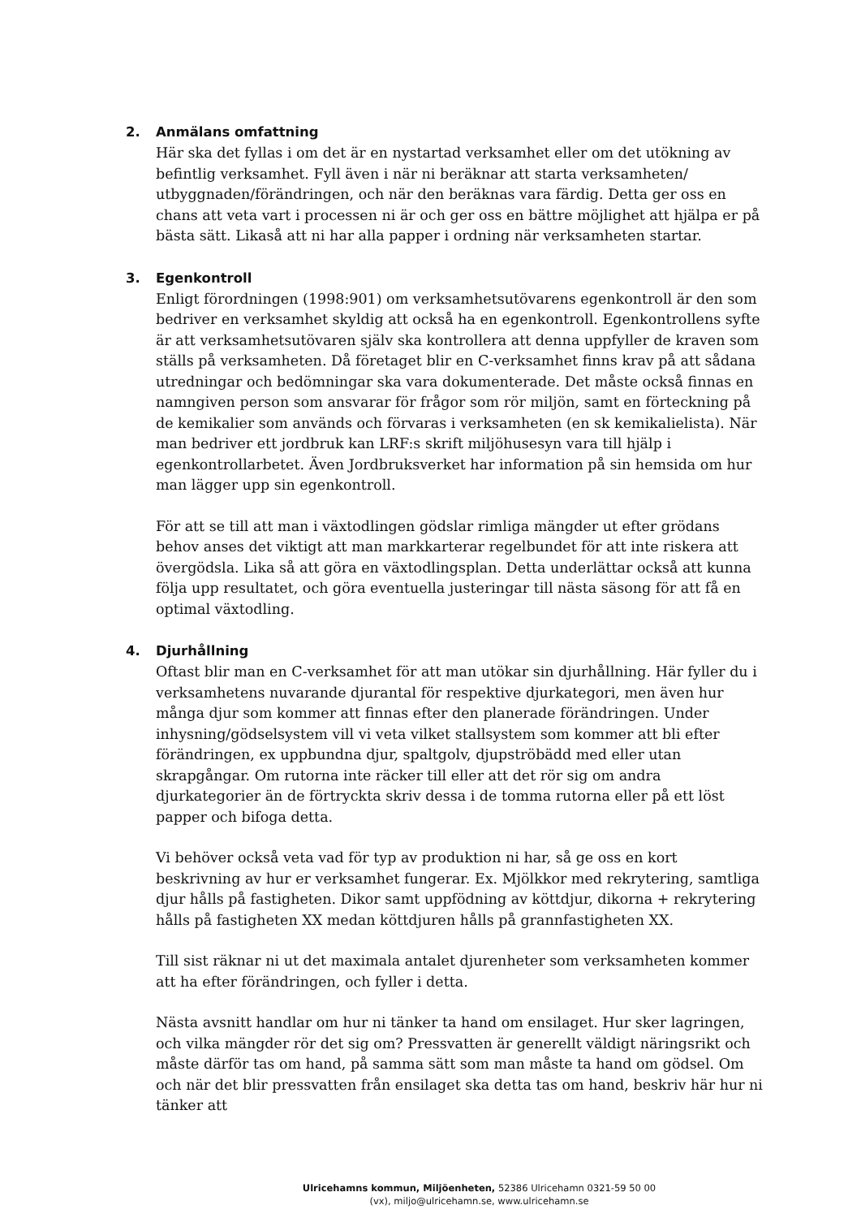2. Anmälans omfattning
Här ska det fyllas i om det är en nystartad verksamhet eller om det utökning av befintlig verksamhet. Fyll även i när ni beräknar att starta verksamheten/ utbyggnaden/förändringen, och när den beräknas vara färdig. Detta ger oss en chans att veta vart i processen ni är och ger oss en bättre möjlighet att hjälpa er på bästa sätt. Likaså att ni har alla papper i ordning när verksamheten startar.
3. Egenkontroll
Enligt förordningen (1998:901) om verksamhetsutövarens egenkontroll är den som bedriver en verksamhet skyldig att också ha en egenkontroll. Egenkontrollens syfte är att verksamhetsutövaren själv ska kontrollera att denna uppfyller de kraven som ställs på verksamheten. Då företaget blir en C-verksamhet finns krav på att sådana utredningar och bedömningar ska vara dokumenterade. Det måste också finnas en namngiven person som ansvarar för frågor som rör miljön, samt en förteckning på de kemikalier som används och förvaras i verksamheten (en sk kemikalielista). När man bedriver ett jordbruk kan LRF:s skrift miljöhusesyn vara till hjälp i egenkontrollarbetet. Även Jordbruksverket har information på sin hemsida om hur man lägger upp sin egenkontroll.
För att se till att man i växtodlingen gödslar rimliga mängder ut efter grödans behov anses det viktigt att man markkarterar regelbundet för att inte riskera att övergödsla. Lika så att göra en växtodlingsplan. Detta underlättar också att kunna följa upp resultatet, och göra eventuella justeringar till nästa säsong för att få en optimal växtodling.
4. Djurhållning
Oftast blir man en C-verksamhet för att man utökar sin djurhållning. Här fyller du i verksamhetens nuvarande djurantal för respektive djurkategori, men även hur många djur som kommer att finnas efter den planerade förändringen. Under inhysning/gödselsystem vill vi veta vilket stallsystem som kommer att bli efter förändringen, ex uppbundna djur, spaltgolv, djupströbädd med eller utan skrapgångar. Om rutorna inte räcker till eller att det rör sig om andra djurkategorier än de förtryckta skriv dessa i de tomma rutorna eller på ett löst papper och bifoga detta.
Vi behöver också veta vad för typ av produktion ni har, så ge oss en kort beskrivning av hur er verksamhet fungerar. Ex. Mjölkkor med rekrytering, samtliga djur hålls på fastigheten. Dikor samt uppfödning av köttdjur, dikorna + rekrytering hålls på fastigheten XX medan köttdjuren hålls på grannfastigheten XX.
Till sist räknar ni ut det maximala antalet djurenheter som verksamheten kommer att ha efter förändringen, och fyller i detta.
Nästa avsnitt handlar om hur ni tänker ta hand om ensilaget. Hur sker lagringen, och vilka mängder rör det sig om? Pressvatten är generellt väldigt näringsrikt och måste därför tas om hand, på samma sätt som man måste ta hand om gödsel. Om och när det blir pressvatten från ensilaget ska detta tas om hand, beskriv här hur ni tänker att
Ulricehamns kommun, Miljöenheten, 52386 Ulricehamn 0321-59 50 00
(vx), miljo@ulricehamn.se, www.ulricehamn.se